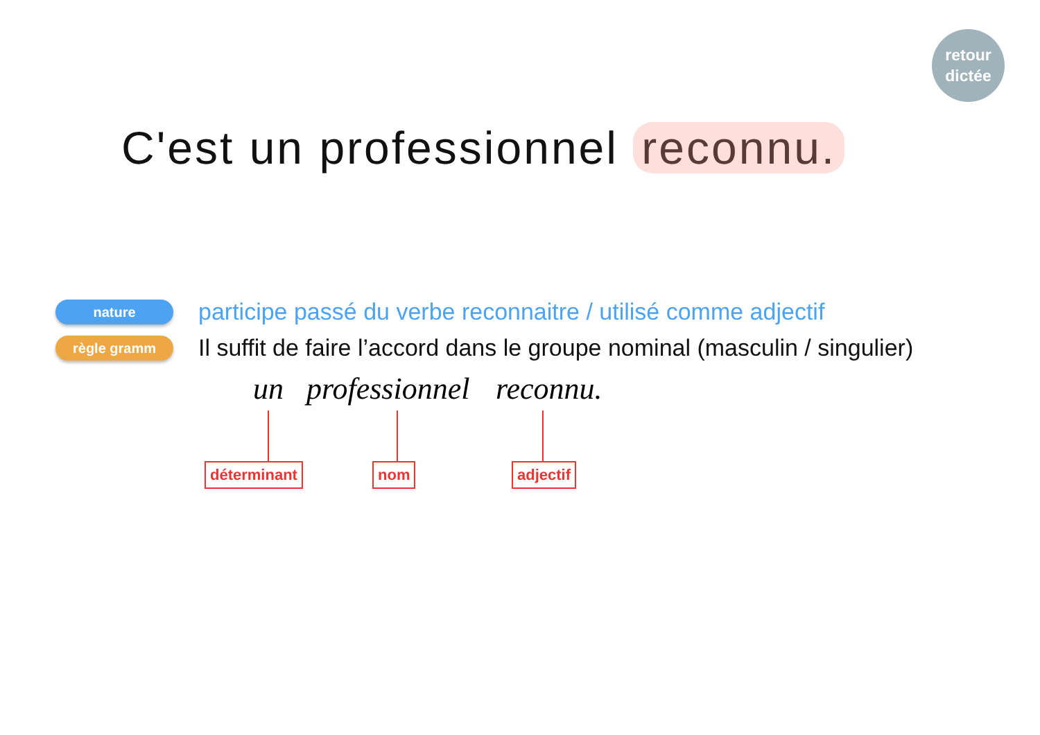retour
dictée
C'est un professionnel reconnu.
nature
participe passé du verbe reconnaitre / utilisé comme adjectif
règle gramm
Il suffit de faire l’accord dans le groupe nominal (masculin / singulier)
un professionnel reconnu.
déterminant nom adjectif